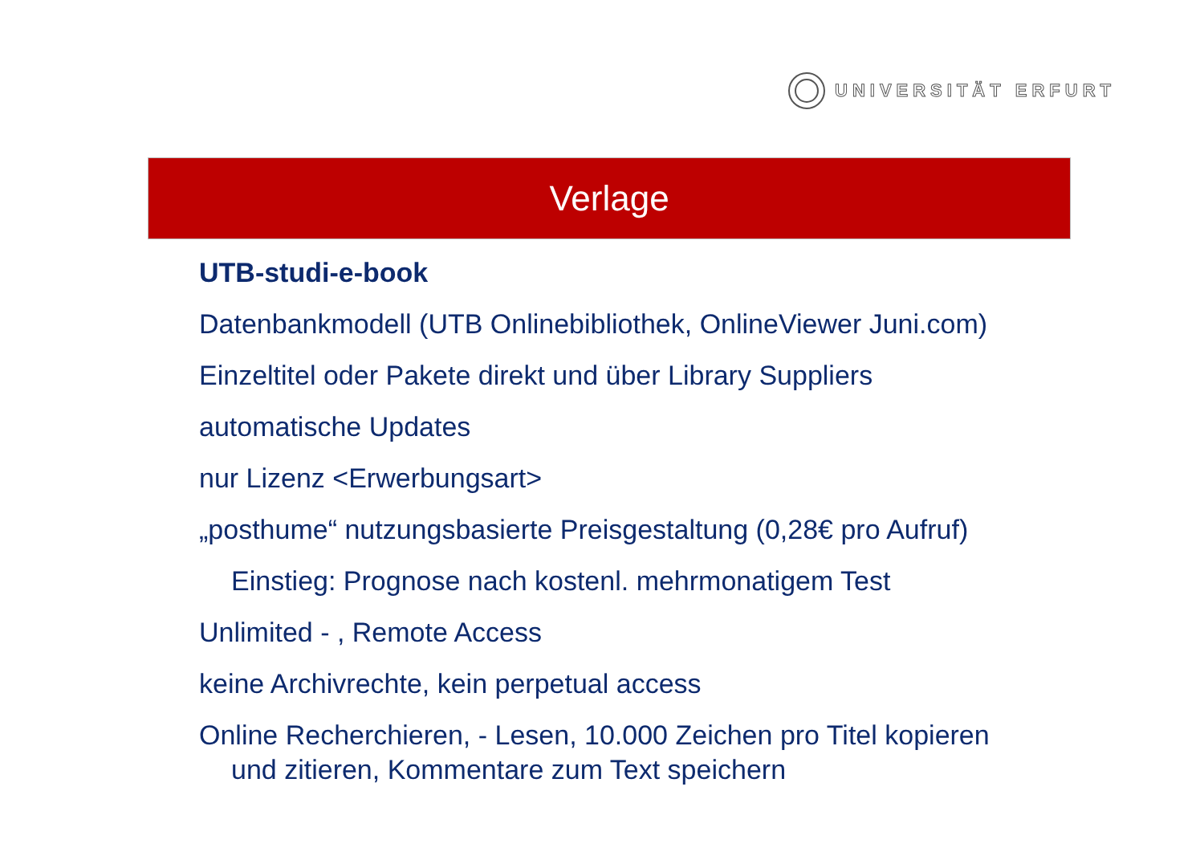UNIVERSITÄT ERFURT
Verlage
UTB-studi-e-book
Datenbankmodell (UTB Onlinebibliothek, OnlineViewer Juni.com)
Einzeltitel oder Pakete direkt und über Library Suppliers
automatische Updates
nur Lizenz <Erwerbungsart>
„posthume“ nutzungsbasierte Preisgestaltung (0,28€ pro Aufruf)
Einstieg: Prognose nach kostenl. mehrmonatigem Test
Unlimited - , Remote Access
keine Archivrechte, kein perpetual access
Online Recherchieren, - Lesen, 10.000 Zeichen pro Titel kopieren
und zitieren, Kommentare zum Text speichern